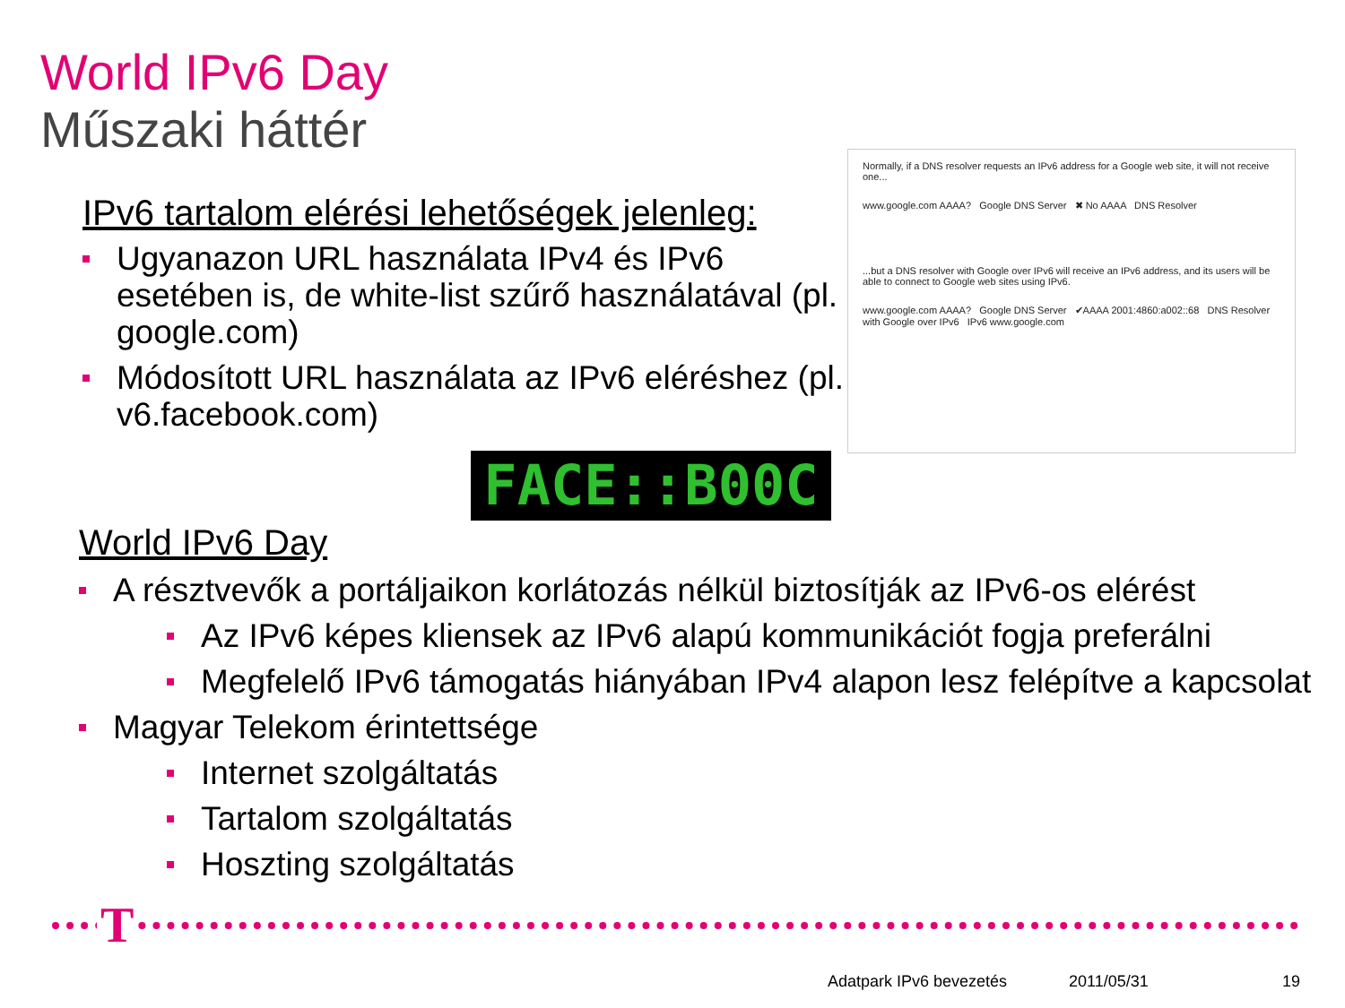World IPv6 Day
Műszaki háttér
IPv6 tartalom elérési lehetőségek jelenleg:
Ugyanazon URL használata IPv4 és IPv6 esetében is, de white-list szűrő használatával (pl. google.com)
Módosított URL használata az IPv6 eléréshez (pl. v6.facebook.com)
Normally, if a DNS resolver requests an IPv6 address for a Google web site, it will not receive one...
www.google.com AAAA? Google DNS Server ✖ No AAAA DNS Resolver
...but a DNS resolver with Google over IPv6 will receive an IPv6 address, and its users will be able to connect to Google web sites using IPv6.
www.google.com AAAA? Google DNS Server ✔AAAA 2001:4860:a002::68 DNS Resolver with Google over IPv6 IPv6 www.google.com
FACE::B00C
World IPv6 Day
A résztvevők a portáljaikon korlátozás nélkül biztosítják az IPv6-os elérést
Az IPv6 képes kliensek az IPv6 alapú kommunikációt fogja preferálni
Megfelelő IPv6 támogatás hiányában IPv4 alapon lesz felépítve a kapcsolat
Magyar Telekom érintettsége
Internet szolgáltatás
Tartalom szolgáltatás
Hoszting szolgáltatás
T
Adatpark IPv6 bevezetés 2011/05/31 19